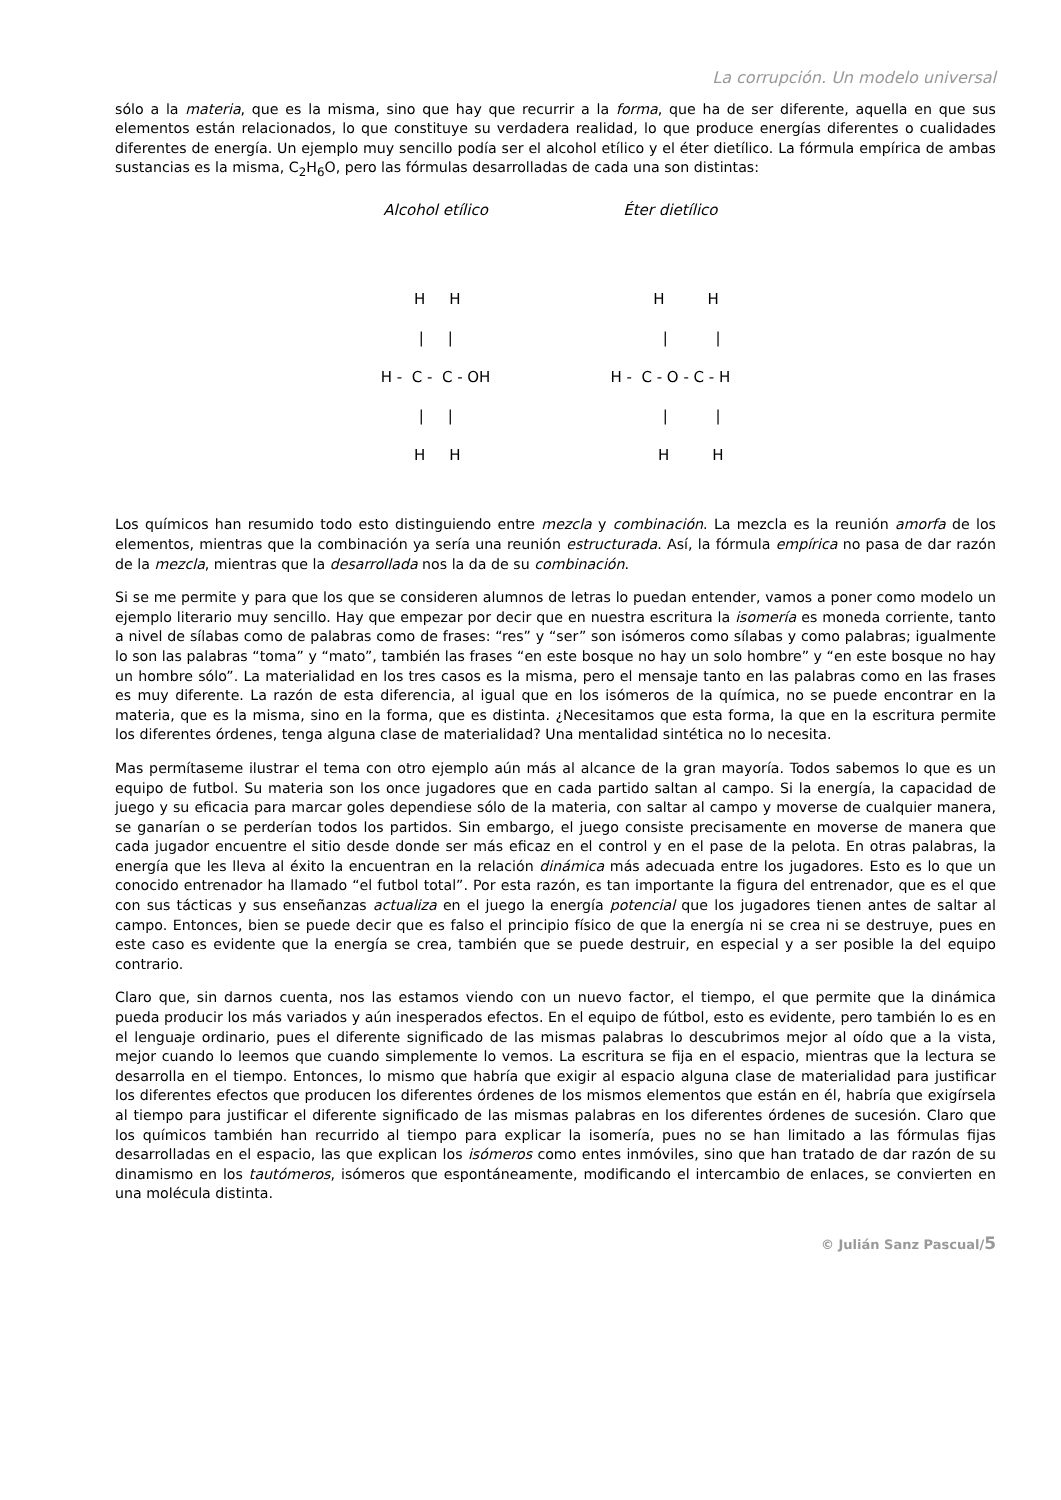La corrupción. Un modelo universal
sólo a la materia, que es la misma, sino que hay que recurrir a la forma, que ha de ser diferente, aquella en que sus elementos están relacionados, lo que constituye su verdadera realidad, lo que produce energías diferentes o cualidades diferentes de energía. Un ejemplo muy sencillo podía ser el alcohol etílico y el éter dietílico. La fórmula empírica de ambas sustancias es la misma, C<sub>2</sub>H<sub>6</sub>O, pero las fórmulas desarrolladas de cada una son distintas:
Alcohol etílico
       H     H
        |     |
H -  C -  C - OH
        |     |
       H     H
Éter dietílico
         H         H
           |          |
H -  C - O - C - H
           |          |
          H         H
Los químicos han resumido todo esto distinguiendo entre mezcla y combinación. La mezcla es la reunión amorfa de los elementos, mientras que la combinación ya sería una reunión estructurada. Así, la fórmula empírica no pasa de dar razón de la mezcla, mientras que la desarrollada nos la da de su combinación.
Si se me permite y para que los que se consideren alumnos de letras lo puedan entender, vamos a poner como modelo un ejemplo literario muy sencillo. Hay que empezar por decir que en nuestra escritura la isomería es moneda corriente, tanto a nivel de sílabas como de palabras como de frases: “res” y “ser” son isómeros como sílabas y como palabras; igualmente lo son las palabras “toma” y “mato”, también las frases “en este bosque no hay un solo hombre” y “en este bosque no hay un hombre sólo”. La materialidad en los tres casos es la misma, pero el mensaje tanto en las palabras como en las frases es muy diferente. La razón de esta diferencia, al igual que en los isómeros de la química, no se puede encontrar en la materia, que es la misma, sino en la forma, que es distinta. ¿Necesitamos que esta forma, la que en la escritura permite los diferentes órdenes, tenga alguna clase de materialidad? Una mentalidad sintética no lo necesita.
Mas permítaseme ilustrar el tema con otro ejemplo aún más al alcance de la gran mayoría. Todos sabemos lo que es un equipo de futbol. Su materia son los once jugadores que en cada partido saltan al campo. Si la energía, la capacidad de juego y su eficacia para marcar goles dependiese sólo de la materia, con saltar al campo y moverse de cualquier manera, se ganarían o se perderían todos los partidos. Sin embargo, el juego consiste precisamente en moverse de manera que cada jugador encuentre el sitio desde donde ser más eficaz en el control y en el pase de la pelota. En otras palabras, la energía que les lleva al éxito la encuentran en la relación dinámica más adecuada entre los jugadores. Esto es lo que un conocido entrenador ha llamado “el futbol total”. Por esta razón, es tan importante la figura del entrenador, que es el que con sus tácticas y sus enseñanzas actualiza en el juego la energía potencial que los jugadores tienen antes de saltar al campo. Entonces, bien se puede decir que es falso el principio físico de que la energía ni se crea ni se destruye, pues en este caso es evidente que la energía se crea, también que se puede destruir, en especial y a ser posible la del equipo contrario.
Claro que, sin darnos cuenta, nos las estamos viendo con un nuevo factor, el tiempo, el que permite que la dinámica pueda producir los más variados y aún inesperados efectos. En el equipo de fútbol, esto es evidente, pero también lo es en el lenguaje ordinario, pues el diferente significado de las mismas palabras lo descubrimos mejor al oído que a la vista, mejor cuando lo leemos que cuando simplemente lo vemos. La escritura se fija en el espacio, mientras que la lectura se desarrolla en el tiempo. Entonces, lo mismo que habría que exigir al espacio alguna clase de materialidad para justificar los diferentes efectos que producen los diferentes órdenes de los mismos elementos que están en él, habría que exigírsela al tiempo para justificar el diferente significado de las mismas palabras en los diferentes órdenes de sucesión. Claro que los químicos también han recurrido al tiempo para explicar la isomería, pues no se han limitado a las fórmulas fijas desarrolladas en el espacio, las que explican los isómeros como entes inmóviles, sino que han tratado de dar razón de su dinamismo en los tautómeros, isómeros que espontáneamente, modificando el intercambio de enlaces, se convierten en una molécula distinta.
© Julián Sanz Pascual/5